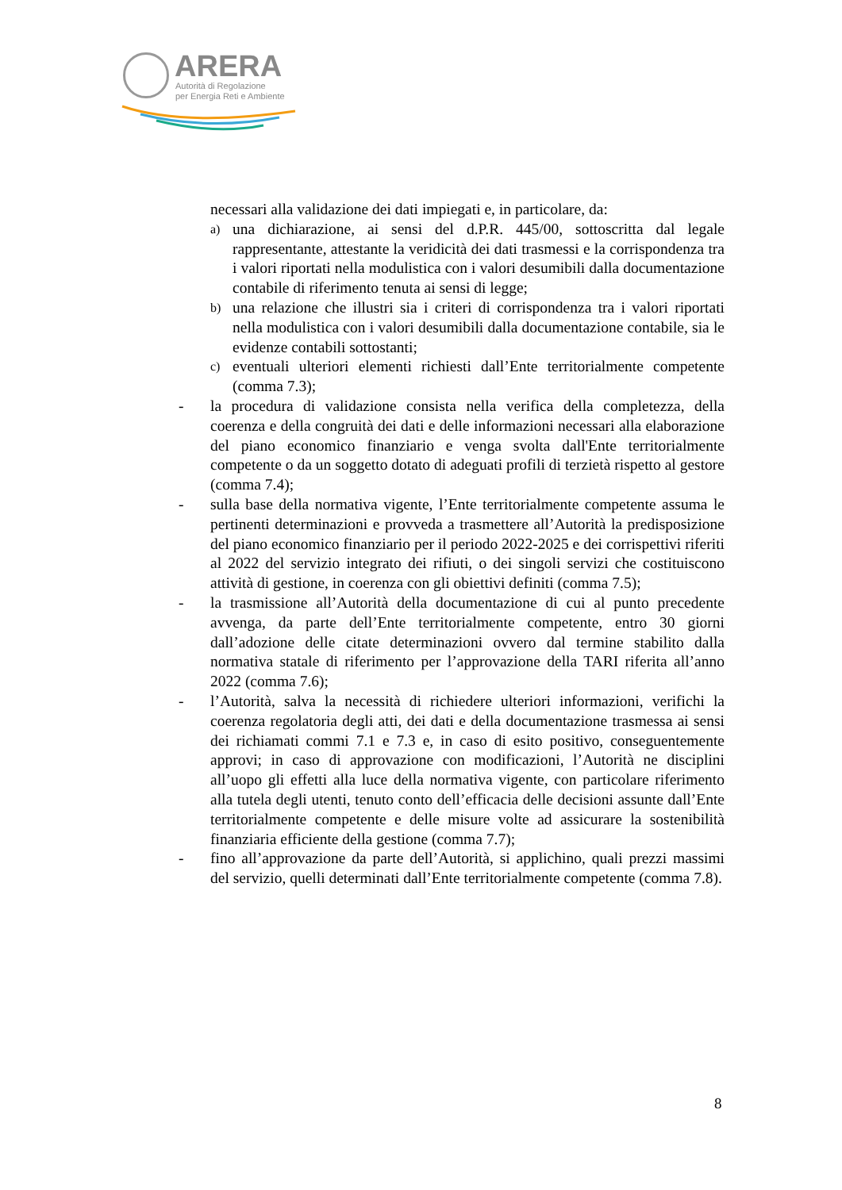ARERA
Autorità di Regolazione
per Energia Reti e Ambiente
necessari alla validazione dei dati impiegati e, in particolare, da:
a) una dichiarazione, ai sensi del d.P.R. 445/00, sottoscritta dal legale rappresentante, attestante la veridicità dei dati trasmessi e la corrispondenza tra i valori riportati nella modulistica con i valori desumibili dalla documentazione contabile di riferimento tenuta ai sensi di legge;
b) una relazione che illustri sia i criteri di corrispondenza tra i valori riportati nella modulistica con i valori desumibili dalla documentazione contabile, sia le evidenze contabili sottostanti;
c) eventuali ulteriori elementi richiesti dall’Ente territorialmente competente (comma 7.3);
- la procedura di validazione consista nella verifica della completezza, della coerenza e della congruità dei dati e delle informazioni necessari alla elaborazione del piano economico finanziario e venga svolta dall'Ente territorialmente competente o da un soggetto dotato di adeguati profili di terzietà rispetto al gestore (comma 7.4);
- sulla base della normativa vigente, l’Ente territorialmente competente assuma le pertinenti determinazioni e provveda a trasmettere all’Autorità la predisposizione del piano economico finanziario per il periodo 2022-2025 e dei corrispettivi riferiti al 2022 del servizio integrato dei rifiuti, o dei singoli servizi che costituiscono attività di gestione, in coerenza con gli obiettivi definiti (comma 7.5);
- la trasmissione all’Autorità della documentazione di cui al punto precedente avvenga, da parte dell’Ente territorialmente competente, entro 30 giorni dall’adozione delle citate determinazioni ovvero dal termine stabilito dalla normativa statale di riferimento per l’approvazione della TARI riferita all’anno 2022 (comma 7.6);
- l’Autorità, salva la necessità di richiedere ulteriori informazioni, verifichi la coerenza regolatoria degli atti, dei dati e della documentazione trasmessa ai sensi dei richiamati commi 7.1 e 7.3 e, in caso di esito positivo, conseguentemente approvi; in caso di approvazione con modificazioni, l’Autorità ne disciplini all’uopo gli effetti alla luce della normativa vigente, con particolare riferimento alla tutela degli utenti, tenuto conto dell’efficacia delle decisioni assunte dall’Ente territorialmente competente e delle misure volte ad assicurare la sostenibilità finanziaria efficiente della gestione (comma 7.7);
- fino all’approvazione da parte dell’Autorità, si applichino, quali prezzi massimi del servizio, quelli determinati dall’Ente territorialmente competente (comma 7.8).
8